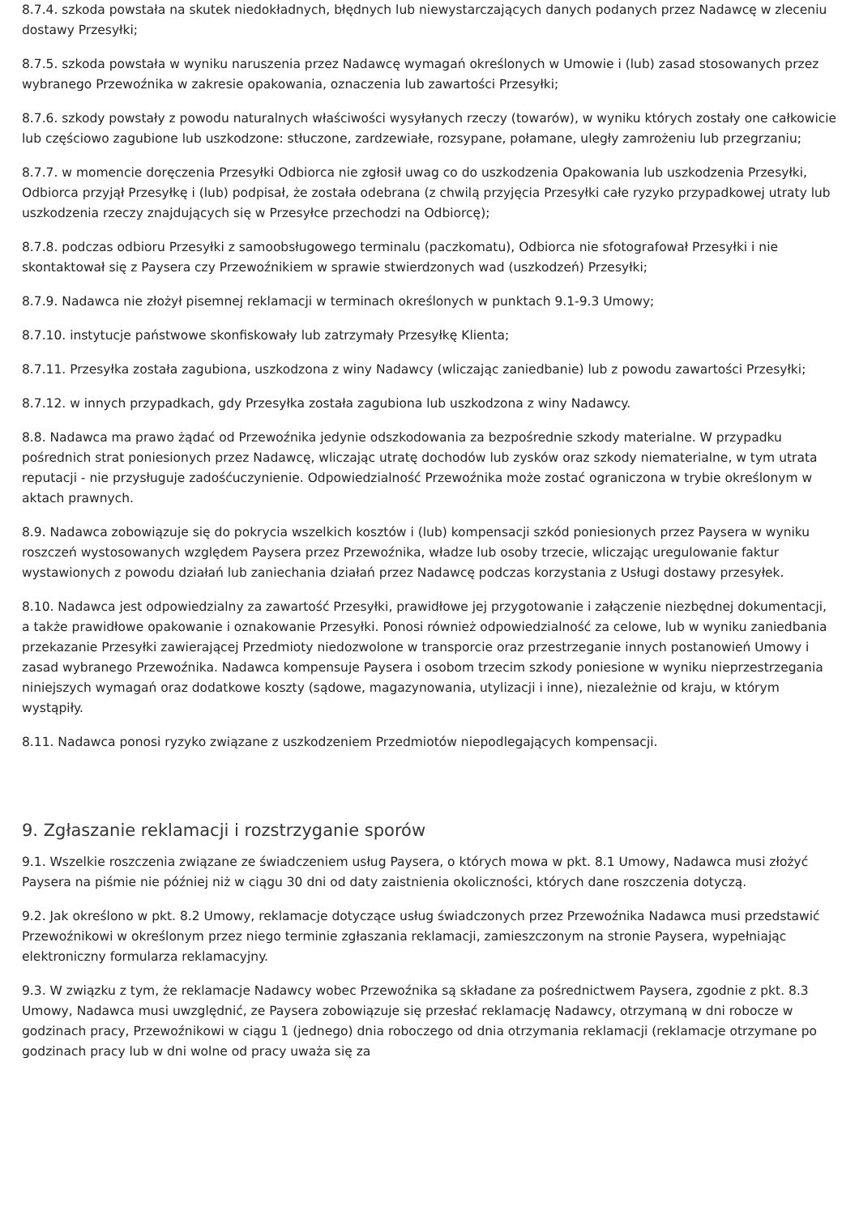8.7.4. szkoda powstała na skutek niedokładnych, błędnych lub niewystarczających danych podanych przez Nadawcę w zleceniu dostawy Przesyłki;
8.7.5. szkoda powstała w wyniku naruszenia przez Nadawcę wymagań określonych w Umowie i (lub) zasad stosowanych przez wybranego Przewoźnika w zakresie opakowania, oznaczenia lub zawartości Przesyłki;
8.7.6. szkody powstały z powodu naturalnych właściwości wysyłanych rzeczy (towarów), w wyniku których zostały one całkowicie lub częściowo zagubione lub uszkodzone: stłuczone, zardzewiałe, rozsypane, połamane, uległy zamrożeniu lub przegrzaniu;
8.7.7. w momencie doręczenia Przesyłki Odbiorca nie zgłosił uwag co do uszkodzenia Opakowania lub uszkodzenia Przesyłki, Odbiorca przyjął Przesyłkę i (lub) podpisał, że została odebrana (z chwilą przyjęcia Przesyłki całe ryzyko przypadkowej utraty lub uszkodzenia rzeczy znajdujących się w Przesyłce przechodzi na Odbiorcę);
8.7.8. podczas odbioru Przesyłki z samoobsługowego terminalu (paczkomatu), Odbiorca nie sfotografował Przesyłki i nie skontaktował się z Paysera czy Przewoźnikiem w sprawie stwierdzonych wad (uszkodzeń) Przesyłki;
8.7.9. Nadawca nie złożył pisemnej reklamacji w terminach określonych w punktach 9.1-9.3 Umowy;
8.7.10. instytucje państwowe skonfiskowały lub zatrzymały Przesyłkę Klienta;
8.7.11. Przesyłka została zagubiona, uszkodzona z winy Nadawcy (wliczając zaniedbanie) lub z powodu zawartości Przesyłki;
8.7.12. w innych przypadkach, gdy Przesyłka została zagubiona lub uszkodzona z winy Nadawcy.
8.8. Nadawca ma prawo żądać od Przewoźnika jedynie odszkodowania za bezpośrednie szkody materialne. W przypadku pośrednich strat poniesionych przez Nadawcę, wliczając utratę dochodów lub zysków oraz szkody niematerialne, w tym utrata reputacji - nie przysługuje zadośćuczynienie. Odpowiedzialność Przewoźnika może zostać ograniczona w trybie określonym w aktach prawnych.
8.9. Nadawca zobowiązuje się do pokrycia wszelkich kosztów i (lub) kompensacji szkód poniesionych przez Paysera w wyniku roszczeń wystosowanych względem Paysera przez Przewoźnika, władze lub osoby trzecie, wliczając uregulowanie faktur wystawionych z powodu działań lub zaniechania działań przez Nadawcę podczas korzystania z Usługi dostawy przesyłek.
8.10. Nadawca jest odpowiedzialny za zawartość Przesyłki, prawidłowe jej przygotowanie i załączenie niezbędnej dokumentacji, a także prawidłowe opakowanie i oznakowanie Przesyłki. Ponosi również odpowiedzialność za celowe, lub w wyniku zaniedbania przekazanie Przesyłki zawierającej Przedmioty niedozwolone w transporcie oraz przestrzeganie innych postanowień Umowy i zasad wybranego Przewoźnika. Nadawca kompensuje Paysera i osobom trzecim szkody poniesione w wyniku nieprzestrzegania niniejszych wymagań oraz dodatkowe koszty (sądowe, magazynowania, utylizacji i inne), niezależnie od kraju, w którym wystąpiły.
8.11. Nadawca ponosi ryzyko związane z uszkodzeniem Przedmiotów niepodlegających kompensacji.
9. Zgłaszanie reklamacji i rozstrzyganie sporów
9.1. Wszelkie roszczenia związane ze świadczeniem usług Paysera, o których mowa w pkt. 8.1 Umowy, Nadawca musi złożyć Paysera na piśmie nie później niż w ciągu 30 dni od daty zaistnienia okoliczności, których dane roszczenia dotyczą.
9.2. Jak określono w pkt. 8.2 Umowy, reklamacje dotyczące usług świadczonych przez Przewoźnika Nadawca musi przedstawić Przewoźnikowi w określonym przez niego terminie zgłaszania reklamacji, zamieszczonym na stronie Paysera, wypełniając elektroniczny formularza reklamacyjny.
9.3. W związku z tym, że reklamacje Nadawcy wobec Przewoźnika są składane za pośrednictwem Paysera, zgodnie z pkt. 8.3 Umowy, Nadawca musi uwzględnić, ze Paysera zobowiązuje się przesłać reklamację Nadawcy, otrzymaną w dni robocze w godzinach pracy, Przewoźnikowi w ciągu 1 (jednego) dnia roboczego od dnia otrzymania reklamacji (reklamacje otrzymane po godzinach pracy lub w dni wolne od pracy uważa się za